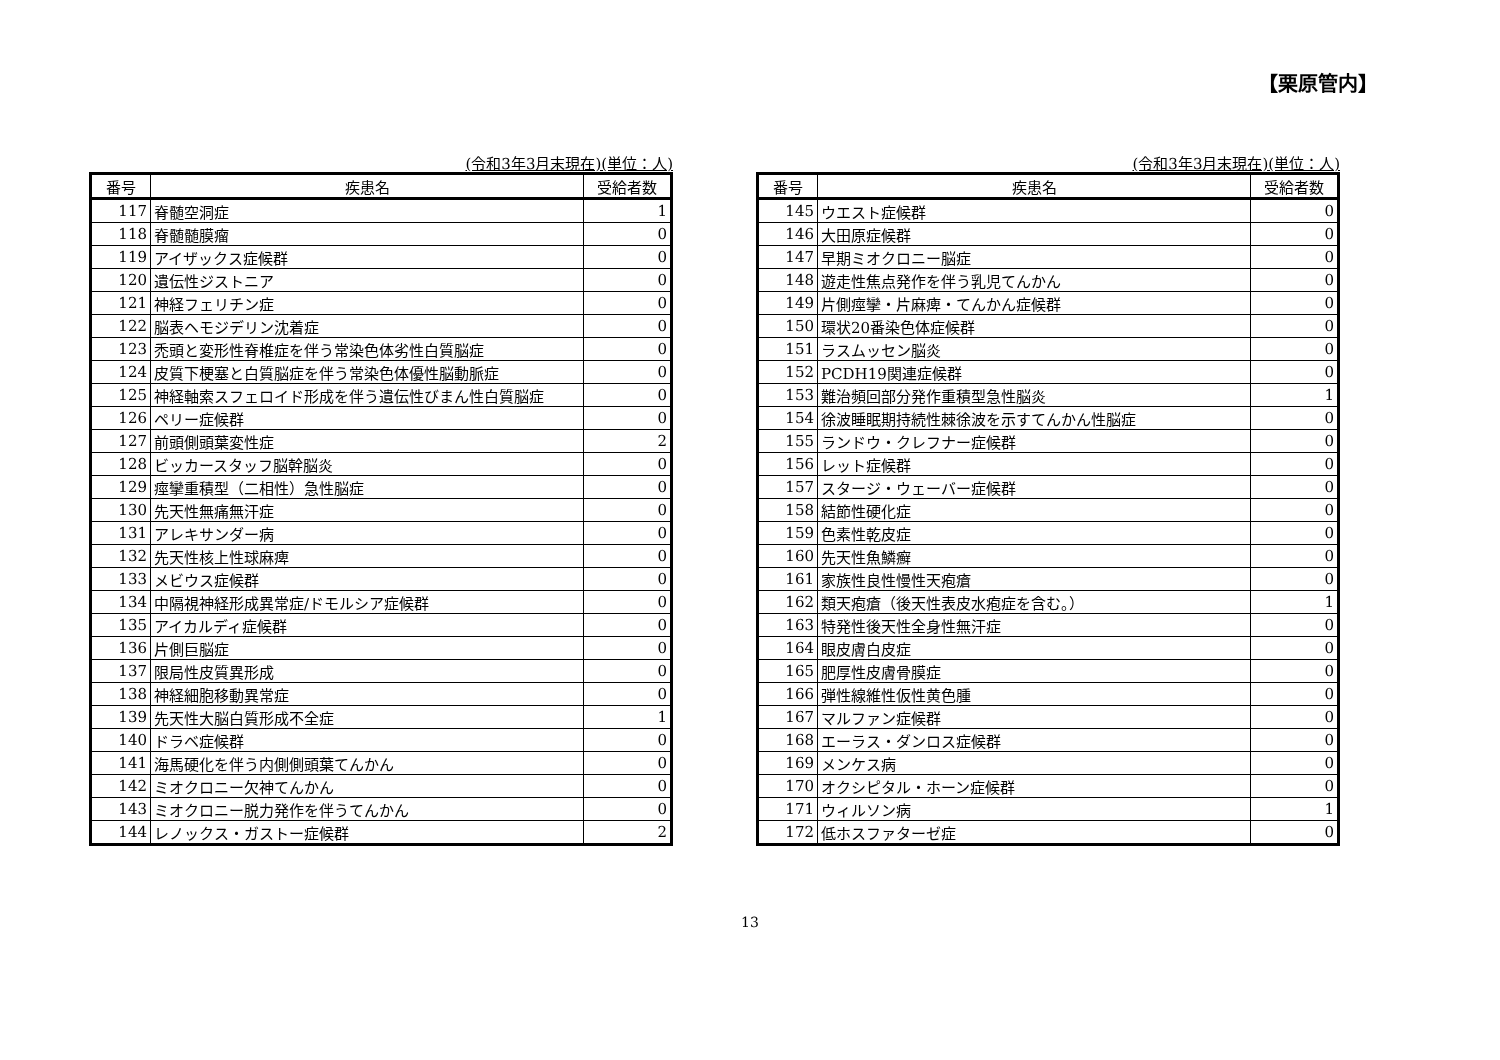【栗原管内】
(令和3年3月末現在)(単位：人)
| 番号 | 疾患名 | 受給者数 |
| --- | --- | --- |
| 117 | 脊髄空洞症 | 1 |
| 118 | 脊髄髄膜瘤 | 0 |
| 119 | アイザックス症候群 | 0 |
| 120 | 遺伝性ジストニア | 0 |
| 121 | 神経フェリチン症 | 0 |
| 122 | 脳表ヘモジデリン沈着症 | 0 |
| 123 | 禿頭と変形性脊椎症を伴う常染色体劣性白質脳症 | 0 |
| 124 | 皮質下梗塞と白質脳症を伴う常染色体優性脳動脈症 | 0 |
| 125 | 神経軸索スフェロイド形成を伴う遺伝性びまん性白質脳症 | 0 |
| 126 | ペリー症候群 | 0 |
| 127 | 前頭側頭葉変性症 | 2 |
| 128 | ビッカースタッフ脳幹脳炎 | 0 |
| 129 | 痙攣重積型（二相性）急性脳症 | 0 |
| 130 | 先天性無痛無汗症 | 0 |
| 131 | アレキサンダー病 | 0 |
| 132 | 先天性核上性球麻痺 | 0 |
| 133 | メビウス症候群 | 0 |
| 134 | 中隔視神経形成異常症/ドモルシア症候群 | 0 |
| 135 | アイカルディ症候群 | 0 |
| 136 | 片側巨脳症 | 0 |
| 137 | 限局性皮質異形成 | 0 |
| 138 | 神経細胞移動異常症 | 0 |
| 139 | 先天性大脳白質形成不全症 | 1 |
| 140 | ドラベ症候群 | 0 |
| 141 | 海馬硬化を伴う内側側頭葉てんかん | 0 |
| 142 | ミオクロニー欠神てんかん | 0 |
| 143 | ミオクロニー脱力発作を伴うてんかん | 0 |
| 144 | レノックス・ガストー症候群 | 2 |
(令和3年3月末現在)(単位：人)
| 番号 | 疾患名 | 受給者数 |
| --- | --- | --- |
| 145 | ウエスト症候群 | 0 |
| 146 | 大田原症候群 | 0 |
| 147 | 早期ミオクロニー脳症 | 0 |
| 148 | 遊走性焦点発作を伴う乳児てんかん | 0 |
| 149 | 片側痙攣・片麻痺・てんかん症候群 | 0 |
| 150 | 環状20番染色体症候群 | 0 |
| 151 | ラスムッセン脳炎 | 0 |
| 152 | PCDH19関連症候群 | 0 |
| 153 | 難治頻回部分発作重積型急性脳炎 | 1 |
| 154 | 徐波睡眠期持続性棘徐波を示すてんかん性脳症 | 0 |
| 155 | ランドウ・クレフナー症候群 | 0 |
| 156 | レット症候群 | 0 |
| 157 | スタージ・ウェーバー症候群 | 0 |
| 158 | 結節性硬化症 | 0 |
| 159 | 色素性乾皮症 | 0 |
| 160 | 先天性魚鱗癬 | 0 |
| 161 | 家族性良性慢性天疱瘡 | 0 |
| 162 | 類天疱瘡（後天性表皮水疱症を含む。） | 1 |
| 163 | 特発性後天性全身性無汗症 | 0 |
| 164 | 眼皮膚白皮症 | 0 |
| 165 | 肥厚性皮膚骨膜症 | 0 |
| 166 | 弾性線維性仮性黄色腫 | 0 |
| 167 | マルファン症候群 | 0 |
| 168 | エーラス・ダンロス症候群 | 0 |
| 169 | メンケス病 | 0 |
| 170 | オクシピタル・ホーン症候群 | 0 |
| 171 | ウィルソン病 | 1 |
| 172 | 低ホスファターゼ症 | 0 |
13